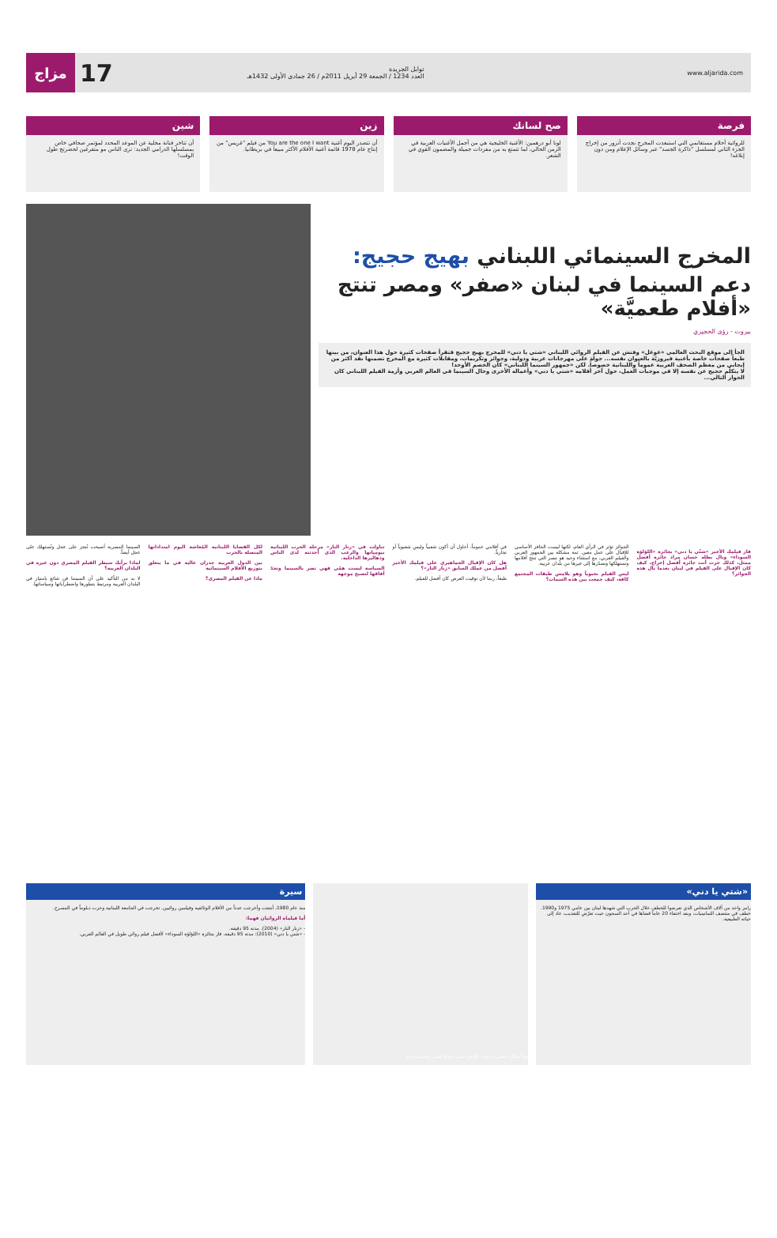www.aljarida.com
توابل الجريدة
العدد 1234 / الجمعة 29 أبريل 2011م / 26 جمادى الأولى 1432هـ
17
مزاج
فرصة
للروائية أحلام مستغانمي التي استبعدت المخرج نجدت أنزور من إخراج الجزء الثاني لمسلسل "ذاكرة الجسد" عبر وسائل الإعلام ومن دون إبلاغه!
صح لسانك
لونا أبو درهمين: الأغنية الخليجية هي من أجمل الأغنيات العربية في الزمن الحالي، لما تتمتع به من مفردات جميلة والمضمون القوي في الشعر.
زين
أن تتصدر اليوم أغنية You are the one I want من فيلم "غريس" من إنتاج عام 1978 قائمة أغنية الأفلام الأكثر مبيعاً في بريطانيا.
شين
أن تتاخر فنانة محلية عن الموعد المحدد لمؤتمر صحافي خاص بمسلسلها الدرامي الجديد: ترى الناس مو متفرغين لحضرتج طول الوقت!
المخرج السينمائي اللبناني بهيج حجيج:
دعم السينما في لبنان «صفر» ومصر تنتج «أفلام طعميَّة»
بيروت - رؤى الحجيري
الجأ إلى موقع البحث العالمي «غوغل» وفتش عن الفيلم الروائي اللبناني «شتي يا دني» للمخرج بهيج حجيج فتقرأ صفحات كثيرة حول هذا العنوان، من بينها طبعاً صفحات خاصة بأغنية فيروزيّة بالعنوان نفسه... جولة على مهرجانات عربية ودولية، وجوائز وتكريمات، ومقابلات كثيرة مع المخرج تضمنها نقد أكثر من إيجابي من معظم الصحف العربية عموماً واللبنانية خصوصاً. لكن «جمهور السينما اللبناني» كان الخصم الأوحد!
لا يتكلّم حجيج عن نفسه إلا في موجبات العمل، حول آخر أفلامه «شتي يا دني» وأعماله الأخرى وحال السينما في العالم العربي وأزمة الفيلم اللبناني كان الحوار التالي...
فاز فيلمك الأخير «شتّي يا دني» بجائزة «اللؤلؤة السوداء» ونال بطله حسان مراد جائزة أفضل ممثل، كذلك حزت أنت جائزة أفضل إخراج، كيف كان الإقبال على الفيلم في لبنان بعدما نال هذه الجوائز؟
الجوائز تؤثر في الرأي العام، لكنها ليست الحافز الأساسي للإقبال على عمل معين. ثمة مشكلة بين الجمهور العربي والفيلم العربي، مع استثناء وحيد هو مصر التي تنتج أفلامها وتستهلكها وتصدّرها إلى غيرها من بلدان عربية.
ليس الفيلم نخبوياً وهو يلامس طبقات المجتمع كافة، كيف جمعت بين هذه السمات؟
في أفلامي عموماً، أحاول أن أكون شعبياً وليس شعبوياً أو تجارياً.
هل كان الإقبال الجماهيري على فيلمك الأخير أفضل من عملك السابق «زنار النار»؟
طبعاً، ربما لأن توقيت العرض كان أفضل للفيلم.
تناولت في «زنار النار» مرحلة الحرب اللبنانية بيومياتها والرعب الذي أحدثته لدى الناس وذهاليزها الداخلية.
السياسة ليست همّي فهي تضر بالسينما وتحدّ آفاقها لتصبح موجهة
لكل القضايا اللبنانية المُعاشة اليوم امتداداتها المتصلة بالحرب
بين الدول العربية جدران عالية في ما يتعلق بتوزيع الأفلام السينمائية
ماذا عن الفيلم المصري؟
السينما المصرية أصبحت تُنجز على عجل وتُستهلك على عجل أيضاً.
لماذا برأيك سيطر الفيلم المصري دون غيره في البلدان العربية؟
لا بد من التأكيد على أن السينما فن شائع بامتياز في البلدان العربية ومرتبط بتطورها واضطراباتها وسياساتها.
«شتي يا دني»
رامز واحد من آلاف الأشخاص الذي تعرضوا للخطف خلال الحرب التي شهدها لبنان بين عامي 1975 و1990. خطف في منتصف الثمانينيات، وبعد اختفاء 20 عاماً قضاها في أحد السجون حيث تعرّض للتعذيب، عاد إلى حياته الطبيعية.
مع أبطال «شتي يا دني» كارمن لبس، جوليا قصار وحسان مراد
سيرة
منذ عام 1980، أنتجت وأخرجت عدداً من الأفلام الوثائقية وفيلمين روائيين. تخرجت في الجامعة اللبنانية وحزت دبلوماً في المسرح.
أما فيلماه الروائيان فهما:
- «زنار النار» (2004). مدته 95 دقيقة.
- «شتي يا دني» (2010): مدته 95 دقيقة، فاز بجائزة «اللؤلؤة السوداء» لأفضل فيلم روائي طويل في العالم العربي.